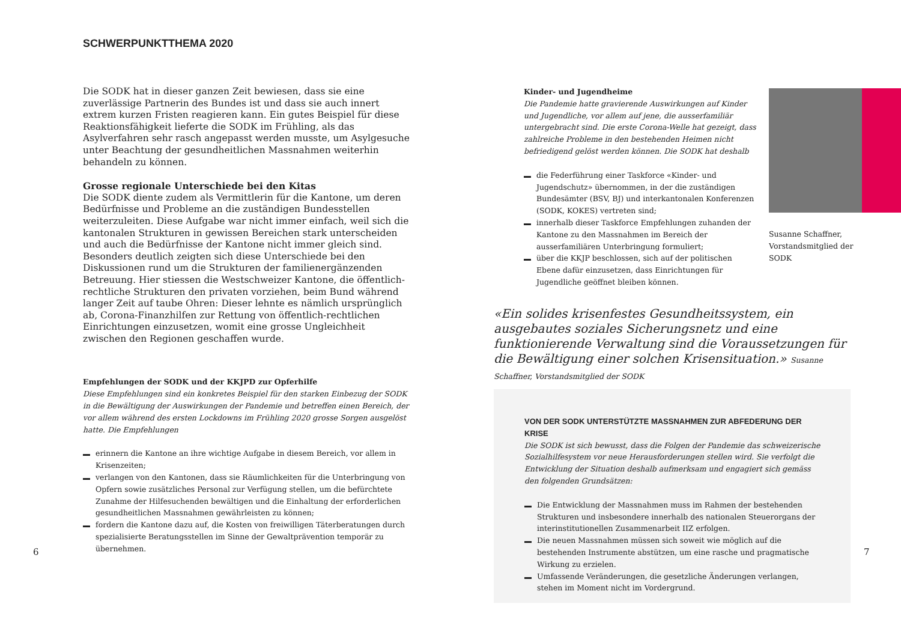SCHWERPUNKTTHEMA 2020
Die SODK hat in dieser ganzen Zeit bewiesen, dass sie eine zuverlässige Partnerin des Bundes ist und dass sie auch innert extrem kurzen Fristen reagieren kann. Ein gutes Beispiel für diese Reaktionsfähigkeit lieferte die SODK im Frühling, als das Asylverfahren sehr rasch angepasst werden musste, um Asylgesuche unter Beachtung der gesundheitlichen Massnahmen weiterhin behandeln zu können.
Grosse regionale Unterschiede bei den Kitas
Die SODK diente zudem als Vermittlerin für die Kantone, um deren Bedürfnisse und Probleme an die zuständigen Bundesstellen weiterzuleiten. Diese Aufgabe war nicht immer einfach, weil sich die kantonalen Strukturen in gewissen Bereichen stark unterscheiden und auch die Bedürfnisse der Kantone nicht immer gleich sind. Besonders deutlich zeigten sich diese Unterschiede bei den Diskussionen rund um die Strukturen der familienergänzenden Betreuung. Hier stiessen die Westschweizer Kantone, die öffentlich-rechtliche Strukturen den privaten vorziehen, beim Bund während langer Zeit auf taube Ohren: Dieser lehnte es nämlich ursprünglich ab, Corona-Finanzhilfen zur Rettung von öffentlich-rechtlichen Einrichtungen einzusetzen, womit eine grosse Ungleichheit zwischen den Regionen geschaffen wurde.
Empfehlungen der SODK und der KKJPD zur Opferhilfe
Diese Empfehlungen sind ein konkretes Beispiel für den starken Einbezug der SODK in die Bewältigung der Auswirkungen der Pandemie und betreffen einen Bereich, der vor allem während des ersten Lockdowns im Frühling 2020 grosse Sorgen ausgelöst hatte. Die Empfehlungen
erinnern die Kantone an ihre wichtige Aufgabe in diesem Bereich, vor allem in Krisenzeiten;
verlangen von den Kantonen, dass sie Räumlichkeiten für die Unterbringung von Opfern sowie zusätzliches Personal zur Verfügung stellen, um die befürchtete Zunahme der Hilfesuchenden bewältigen und die Einhaltung der erforderlichen gesundheitlichen Massnahmen gewährleisten zu können;
fordern die Kantone dazu auf, die Kosten von freiwilligen Täterberatungen durch spezialisierte Beratungsstellen im Sinne der Gewaltprävention temporär zu übernehmen.
6
Kinder- und Jugendheime
Die Pandemie hatte gravierende Auswirkungen auf Kinder und Jugendliche, vor allem auf jene, die ausserfamiliär untergebracht sind. Die erste Corona-Welle hat gezeigt, dass zahlreiche Probleme in den bestehenden Heimen nicht befriedigend gelöst werden können. Die SODK hat deshalb
die Federführung einer Taskforce «Kinder- und Jugendschutz» übernommen, in der die zuständigen Bundesämter (BSV, BJ) und interkantonalen Konferenzen (SODK, KOKES) vertreten sind;
innerhalb dieser Taskforce Empfehlungen zuhanden der Kantone zu den Massnahmen im Bereich der ausserfamiliären Unterbringung formuliert;
über die KKJP beschlossen, sich auf der politischen Ebene dafür einzusetzen, dass Einrichtungen für Jugendliche geöffnet bleiben können.
Susanne Schaffner, Vorstandsmitglied der SODK
«Ein solides krisenfestes Gesundheitssystem, ein ausgebautes soziales Sicherungsnetz und eine funktionierende Verwaltung sind die Voraussetzungen für die Bewältigung einer solchen Krisensituation.» Susanne Schaffner, Vorstandsmitglied der SODK
VON DER SODK UNTERSTÜTZTE MASSNAHMEN ZUR ABFEDERUNG DER KRISE
Die SODK ist sich bewusst, dass die Folgen der Pandemie das schweizerische Sozialhilfesystem vor neue Herausforderungen stellen wird. Sie verfolgt die Entwicklung der Situation deshalb aufmerksam und engagiert sich gemäss den folgenden Grundsätzen:
Die Entwicklung der Massnahmen muss im Rahmen der bestehenden Strukturen und insbesondere innerhalb des nationalen Steuerorgans der interinstitutionellen Zusammenarbeit IIZ erfolgen.
Die neuen Massnahmen müssen sich soweit wie möglich auf die bestehenden Instrumente abstützen, um eine rasche und pragmatische Wirkung zu erzielen.
Umfassende Veränderungen, die gesetzliche Änderungen verlangen, stehen im Moment nicht im Vordergrund.
7